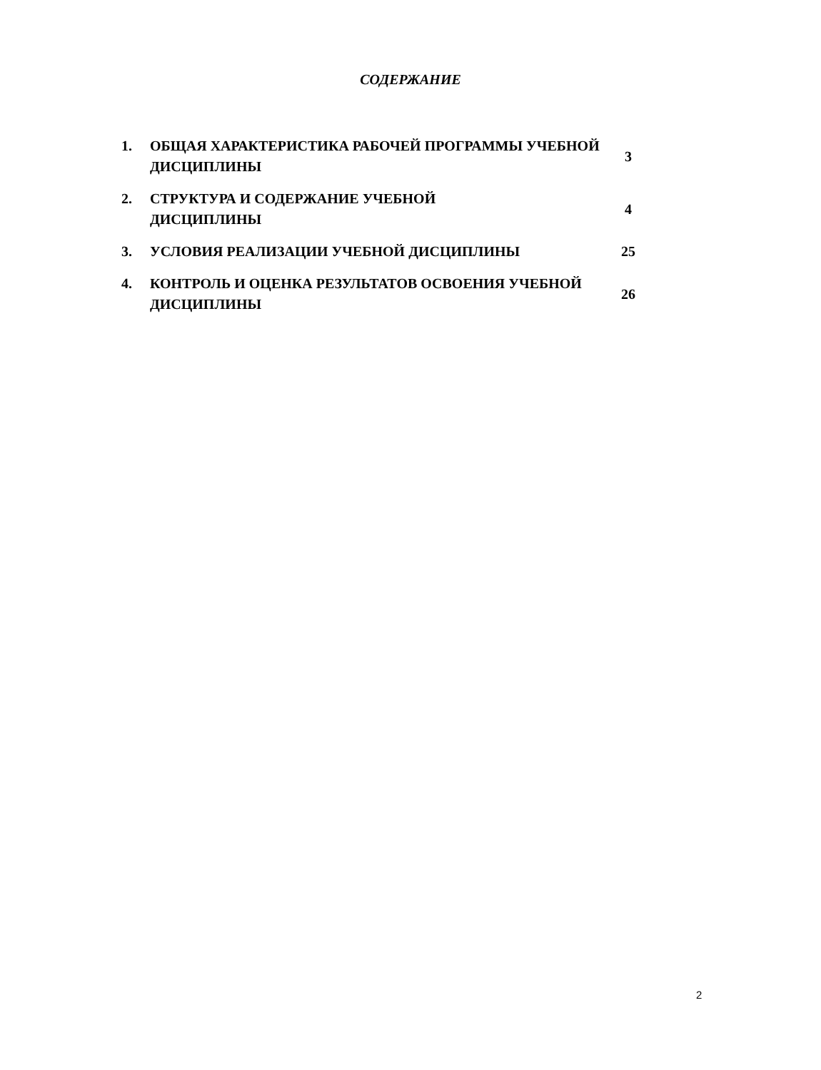СОДЕРЖАНИЕ
| 1. | ОБЩАЯ ХАРАКТЕРИСТИКА РАБОЧЕЙ ПРОГРАММЫ УЧЕБНОЙ ДИСЦИПЛИНЫ | 3 |
| 2. | СТРУКТУРА И СОДЕРЖАНИЕ УЧЕБНОЙ ДИСЦИПЛИНЫ | 4 |
| 3. | УСЛОВИЯ РЕАЛИЗАЦИИ УЧЕБНОЙ ДИСЦИПЛИНЫ | 25 |
| 4. | КОНТРОЛЬ И ОЦЕНКА РЕЗУЛЬТАТОВ ОСВОЕНИЯ УЧЕБНОЙ ДИСЦИПЛИНЫ | 26 |
2